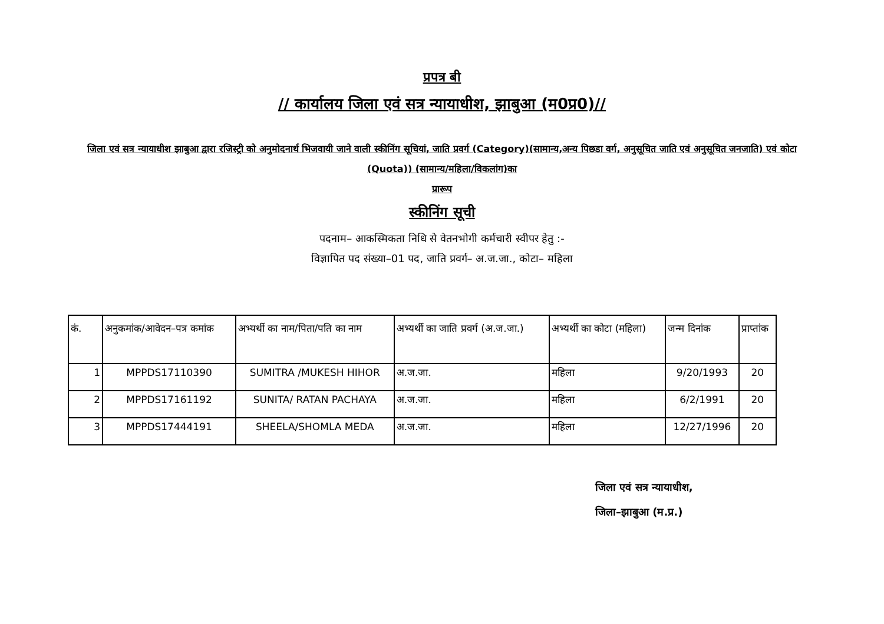प्रपत्र बी
// कार्यालय जिला एवं सत्र न्यायाधीश, झाबुआ (म0प्र0)//
जिला एवं सत्र न्यायाधीश झाबुआ द्वारा रजिस्ट्री को अनुमोदनार्थ भिजवायी जाने वाली स्कीनिंग सूचियां, जाति प्रवर्ग (Category)(सामान्य,अन्य पिछडा वर्ग, अनुसूचित जाति एवं अनुसूचित जनजाति) एवं कोटा (Quota)) (सामान्य/महिला/विकलांग)का
प्रारूप
स्कीनिंग सूची
पदनाम– आकस्मिकता निधि से वेतनभोगी कर्मचारी स्वीपर हेतु :-
विज्ञापित पद संख्या–01 पद, जाति प्रवर्ग– अ.ज.जा., कोटा– महिला
| कं. | अनुकमांक/आवेदन–पत्र कमांक | अभ्यर्थी का नाम/पिता/पति का नाम | अभ्यर्थी का जाति प्रवर्ग (अ.ज.जा.) | अभ्यर्थी का कोटा (महिला) | जन्म दिनांक | प्राप्तांक |
| --- | --- | --- | --- | --- | --- | --- |
| 1 | MPPDS17110390 | SUMITRA /MUKESH HIHOR | अ.ज.जा. | महिला | 9/20/1993 | 20 |
| 2 | MPPDS17161192 | SUNITA/ RATAN PACHAYA | अ.ज.जा. | महिला | 6/2/1991 | 20 |
| 3 | MPPDS17444191 | SHEELA/SHOMLA MEDA | अ.ज.जा. | महिला | 12/27/1996 | 20 |
जिला एवं सत्र न्यायाधीश,
जिला–झाबुआ (म.प्र.)